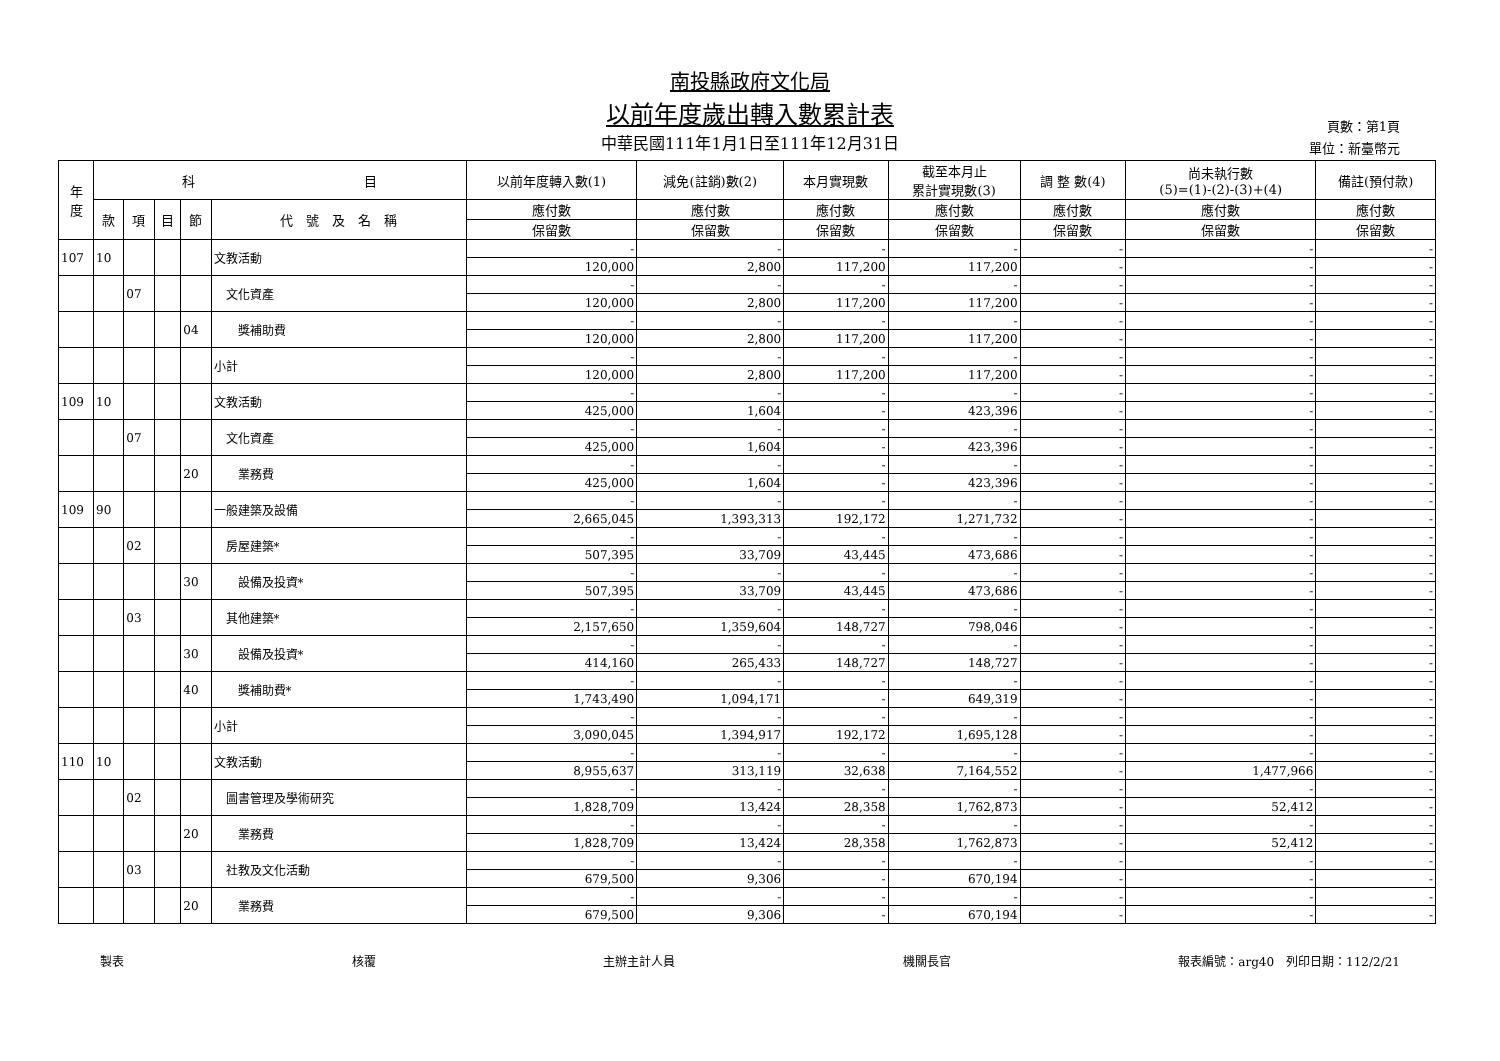南投縣政府文化局
以前年度歲出轉入數累計表
中華民國111年1月1日至111年12月31日
頁數：第1頁
單位：新臺幣元
| 年 度 | 科 目 | | | | | 以前年度轉入數(1) | 減免(註銷)數(2) | 本月實現數 | 截至本月止 累計實現數(3) | 調 整 數(4) | 尚未執行數 (5)=(1)-(2)-(3)+(4) | 備註(預付款) |
| --- | --- | --- | --- | --- | --- | --- | --- | --- | --- | --- | --- | --- |
| | 款 | 項 | 目 | 節 | 代 號 及 名 稱 | 應付數 | 應付數 | 應付數 | 應付數 | 應付數 | 應付數 | 應付數 |
| | | | | | | 保留數 | 保留數 | 保留數 | 保留數 | 保留數 | 保留數 | 保留數 |
| 107 | 10 | | | | 文教活動 | - | - | - | - | - | - | - |
| | | | | | | 120,000 | 2,800 | 117,200 | 117,200 | - | - | - |
| | | 07 | | | 文化資產 | - | - | - | - | - | - | - |
| | | | | | | 120,000 | 2,800 | 117,200 | 117,200 | - | - | - |
| | | | | 04 | 獎補助費 | - | - | - | - | - | - | - |
| | | | | | | 120,000 | 2,800 | 117,200 | 117,200 | - | - | - |
| | | | | | 小計 | - | - | - | - | - | - | - |
| | | | | | | 120,000 | 2,800 | 117,200 | 117,200 | - | - | - |
| 109 | 10 | | | | 文教活動 | - | - | - | - | - | - | - |
| | | | | | | 425,000 | 1,604 | - | 423,396 | - | - | - |
| | | 07 | | | 文化資產 | - | - | - | - | - | - | - |
| | | | | | | 425,000 | 1,604 | - | 423,396 | - | - | - |
| | | | | 20 | 業務費 | - | - | - | - | - | - | - |
| | | | | | | 425,000 | 1,604 | - | 423,396 | - | - | - |
| 109 | 90 | | | | 一般建築及設備 | - | - | - | - | - | - | - |
| | | | | | | 2,665,045 | 1,393,313 | 192,172 | 1,271,732 | - | - | - |
| | | 02 | | | 房屋建築* | - | - | - | - | - | - | - |
| | | | | | | 507,395 | 33,709 | 43,445 | 473,686 | - | - | - |
| | | | | 30 | 設備及投資* | - | - | - | - | - | - | - |
| | | | | | | 507,395 | 33,709 | 43,445 | 473,686 | - | - | - |
| | | 03 | | | 其他建築* | - | - | - | - | - | - | - |
| | | | | | | 2,157,650 | 1,359,604 | 148,727 | 798,046 | - | - | - |
| | | | | 30 | 設備及投資* | - | - | - | - | - | - | - |
| | | | | | | 414,160 | 265,433 | 148,727 | 148,727 | - | - | - |
| | | | | 40 | 獎補助費* | - | - | - | - | - | - | - |
| | | | | | | 1,743,490 | 1,094,171 | - | 649,319 | - | - | - |
| | | | | | 小計 | - | - | - | - | - | - | - |
| | | | | | | 3,090,045 | 1,394,917 | 192,172 | 1,695,128 | - | - | - |
| 110 | 10 | | | | 文教活動 | - | - | - | - | - | - | - |
| | | | | | | 8,955,637 | 313,119 | 32,638 | 7,164,552 | - | 1,477,966 | - |
| | | 02 | | | 圖書管理及學術研究 | - | - | - | - | - | - | - |
| | | | | | | 1,828,709 | 13,424 | 28,358 | 1,762,873 | - | 52,412 | - |
| | | | | 20 | 業務費 | - | - | - | - | - | - | - |
| | | | | | | 1,828,709 | 13,424 | 28,358 | 1,762,873 | - | 52,412 | - |
| | | 03 | | | 社教及文化活動 | - | - | - | - | - | - | - |
| | | | | | | 679,500 | 9,306 | - | 670,194 | - | - | - |
| | | | | 20 | 業務費 | - | - | - | - | - | - | - |
| | | | | | | 679,500 | 9,306 | - | 670,194 | - | - | - |
製表 核覆 主辦主計人員 機關長官 報表編號：arg40　列印日期：112/2/21